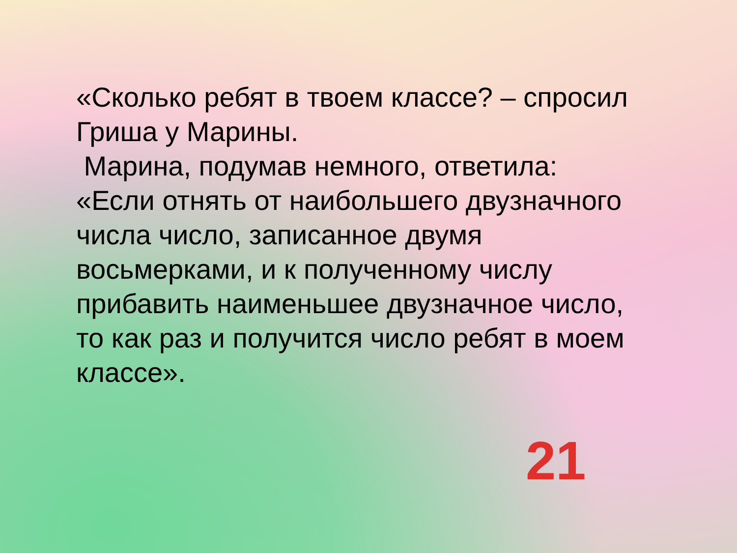«Сколько ребят в твоем классе? – спросил Гриша у Марины.
Марина, подумав немного, ответила: «Если отнять от наибольшего двузначного числа число, записанное двумя восьмерками, и к полученному числу прибавить наименьшее двузначное число, то как раз и получится число ребят в моем классе».
21